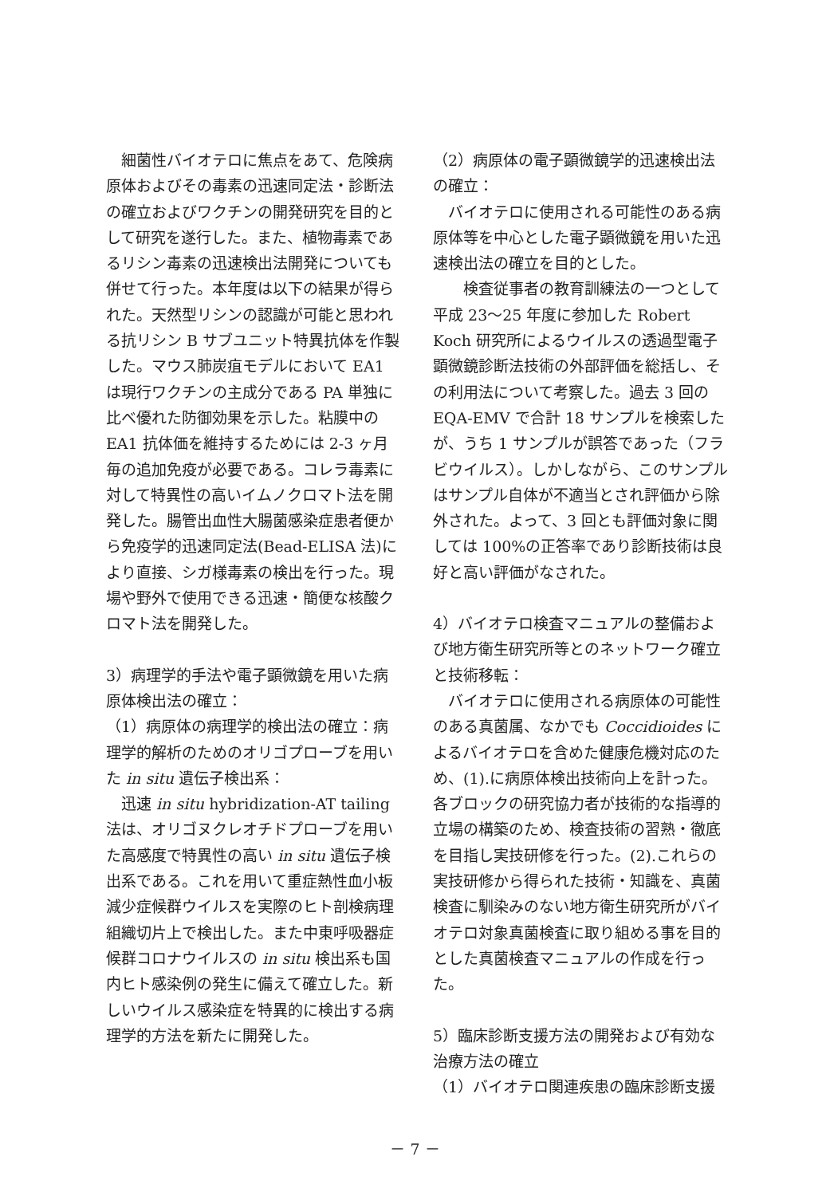細菌性バイオテロに焦点をあて、危険病原体およびその毒素の迅速同定法・診断法の確立およびワクチンの開発研究を目的として研究を遂行した。また、植物毒素であるリシン毒素の迅速検出法開発についても併せて行った。本年度は以下の結果が得られた。天然型リシンの認識が可能と思われる抗リシン B サブユニット特異抗体を作製した。マウス肺炭疽モデルにおいて EA1 は現行ワクチンの主成分である PA 単独に比べ優れた防御効果を示した。粘膜中の EA1 抗体価を維持するためには 2-3 ヶ月毎の追加免疫が必要である。コレラ毒素に対して特異性の高いイムノクロマト法を開発した。腸管出血性大腸菌感染症患者便から免疫学的迅速同定法(Bead-ELISA 法)により直接、シガ様毒素の検出を行った。現場や野外で使用できる迅速・簡便な核酸クロマト法を開発した。
3）病理学的手法や電子顕微鏡を用いた病原体検出法の確立：
（1）病原体の病理学的検出法の確立：病理学的解析のためのオリゴプローブを用いた in situ 遺伝子検出系：
　迅速 in situ hybridization-AT tailing 法は、オリゴヌクレオチドプローブを用いた高感度で特異性の高い in situ 遺伝子検出系である。これを用いて重症熱性血小板減少症候群ウイルスを実際のヒト剖検病理組織切片上で検出した。また中東呼吸器症候群コロナウイルスの in situ 検出系も国内ヒト感染例の発生に備えて確立した。新しいウイルス感染症を特異的に検出する病理学的方法を新たに開発した。
（2）病原体の電子顕微鏡学的迅速検出法の確立：
　バイオテロに使用される可能性のある病原体等を中心とした電子顕微鏡を用いた迅速検出法の確立を目的とした。
　　検査従事者の教育訓練法の一つとして平成 23～25 年度に参加した Robert Koch 研究所によるウイルスの透過型電子顕微鏡診断法技術の外部評価を総括し、その利用法について考察した。過去 3 回の EQA-EMV で合計 18 サンプルを検索したが、うち 1 サンプルが誤答であった（フラビウイルス）。しかしながら、このサンプルはサンプル自体が不適当とされ評価から除外された。よって、3 回とも評価対象に関しては 100%の正答率であり診断技術は良好と高い評価がなされた。
4）バイオテロ検査マニュアルの整備および地方衛生研究所等とのネットワーク確立と技術移転：
　バイオテロに使用される病原体の可能性のある真菌属、なかでも Coccidioides によるバイオテロを含めた健康危機対応のため、(1).に病原体検出技術向上を計った。各ブロックの研究協力者が技術的な指導的立場の構築のため、検査技術の習熟・徹底を目指し実技研修を行った。(2).これらの実技研修から得られた技術・知識を、真菌検査に馴染みのない地方衛生研究所がバイオテロ対象真菌検査に取り組める事を目的とした真菌検査マニュアルの作成を行った。
5）臨床診断支援方法の開発および有効な治療方法の確立
（1）バイオテロ関連疾患の臨床診断支援
－ 7 －